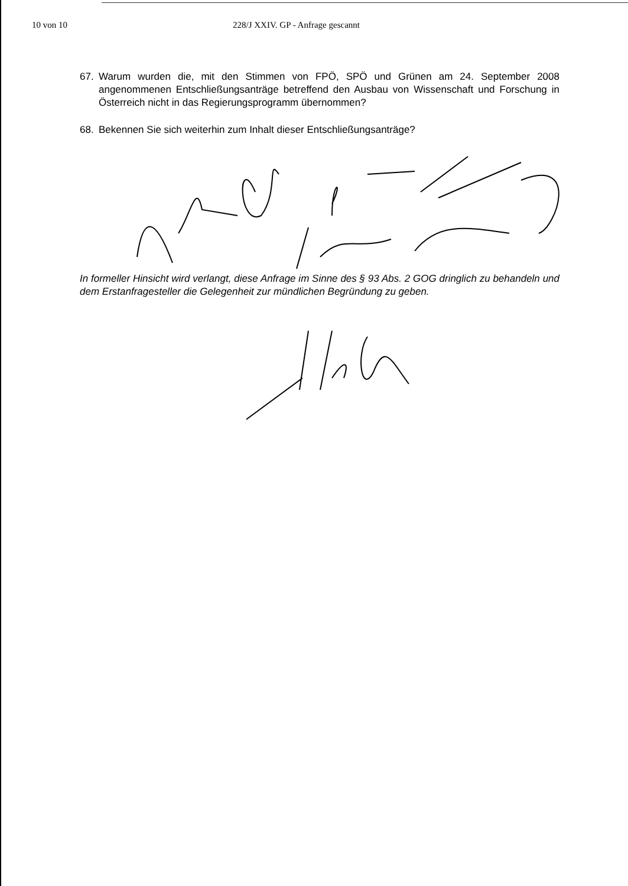10 von 10 228/J XXIV. GP - Anfrage gescannt
67. Warum wurden die, mit den Stimmen von FPÖ, SPÖ und Grünen am 24. September 2008 angenommenen Entschließungsanträge betreffend den Ausbau von Wissenschaft und Forschung in Österreich nicht in das Regierungsprogramm übernommen?
68. Bekennen Sie sich weiterhin zum Inhalt dieser Entschließungsanträge?
In formeller Hinsicht wird verlangt, diese Anfrage im Sinne des § 93 Abs. 2 GOG dringlich zu behandeln und dem Erstanfragesteller die Gelegenheit zur mündlichen Begründung zu geben.